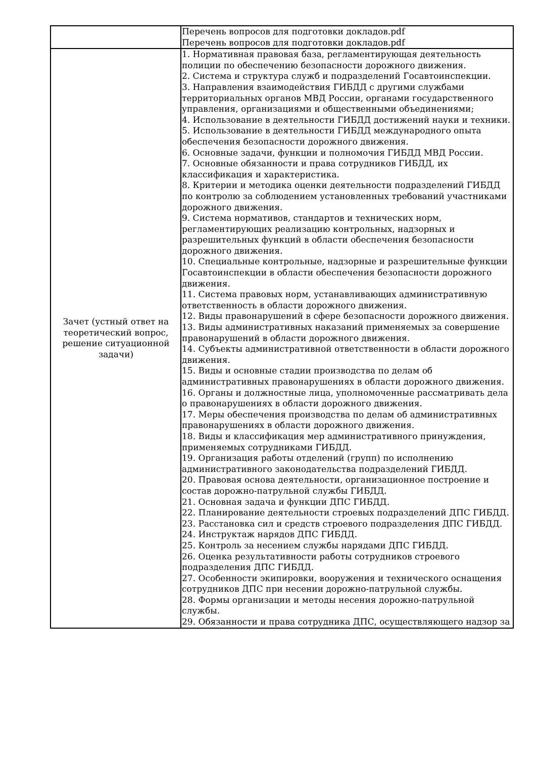| | Перечень вопросов для подготовки докладов.pdf Перечень вопросов для подготовки докладов.pdf |
| Зачет (устный ответ на теоретический вопрос, решение ситуационной задачи) | 1. Нормативная правовая база, регламентирующая деятельность полиции по обеспечению безопасности дорожного движения. 2. Система и структура служб и подразделений Госавтоинспекции. 3. Направления взаимодействия ГИБДД с другими службами территориальных органов МВД России, органами государственного управления, организациями и общественными объединениями; 4. Использование в деятельности ГИБДД достижений науки и техники. 5. Использование в деятельности ГИБДД международного опыта обеспечения безопасности дорожного движения. 6. Основные задачи, функции и полномочия ГИБДД МВД России. 7. Основные обязанности и права сотрудников ГИБДД, их классификация и характеристика. 8. Критерии и методика оценки деятельности подразделений ГИБДД по контролю за соблюдением установленных требований участниками дорожного движения. 9. Система нормативов, стандартов и технических норм, регламентирующих реализацию контрольных, надзорных и разрешительных функций в области обеспечения безопасности дорожного движения. 10. Специальные контрольные, надзорные и разрешительные функции Госавтоинспекции в области обеспечения безопасности дорожного движения. 11. Система правовых норм, устанавливающих административную ответственность в области дорожного движения. 12. Виды правонарушений в сфере безопасности дорожного движения. 13. Виды административных наказаний применяемых за совершение правонарушений в области дорожного движения. 14. Субъекты административной ответственности в области дорожного движения. 15. Виды и основные стадии производства по делам об административных правонарушениях в области дорожного движения. 16. Органы и должностные лица, уполномоченные рассматривать дела о правонарушениях в области дорожного движения. 17. Меры обеспечения производства по делам об административных правонарушениях в области дорожного движения. 18. Виды и классификация мер административного принуждения, применяемых сотрудниками ГИБДД. 19. Организация работы отделений (групп) по исполнению административного законодательства подразделений ГИБДД. 20. Правовая основа деятельности, организационное построение и состав дорожно-патрульной службы ГИБДД. 21. Основная задача и функции ДПС ГИБДД. 22. Планирование деятельности строевых подразделений ДПС ГИБДД. 23. Расстановка сил и средств строевого подразделения ДПС ГИБДД. 24. Инструктаж нарядов ДПС ГИБДД. 25. Контроль за несением службы нарядами ДПС ГИБДД. 26. Оценка результативности работы сотрудников строевого подразделения ДПС ГИБДД. 27. Особенности экипировки, вооружения и технического оснащения сотрудников ДПС при несении дорожно-патрульной службы. 28. Формы организации и методы несения дорожно-патрульной службы. 29. Обязанности и права сотрудника ДПС, осуществляющего надзор за |